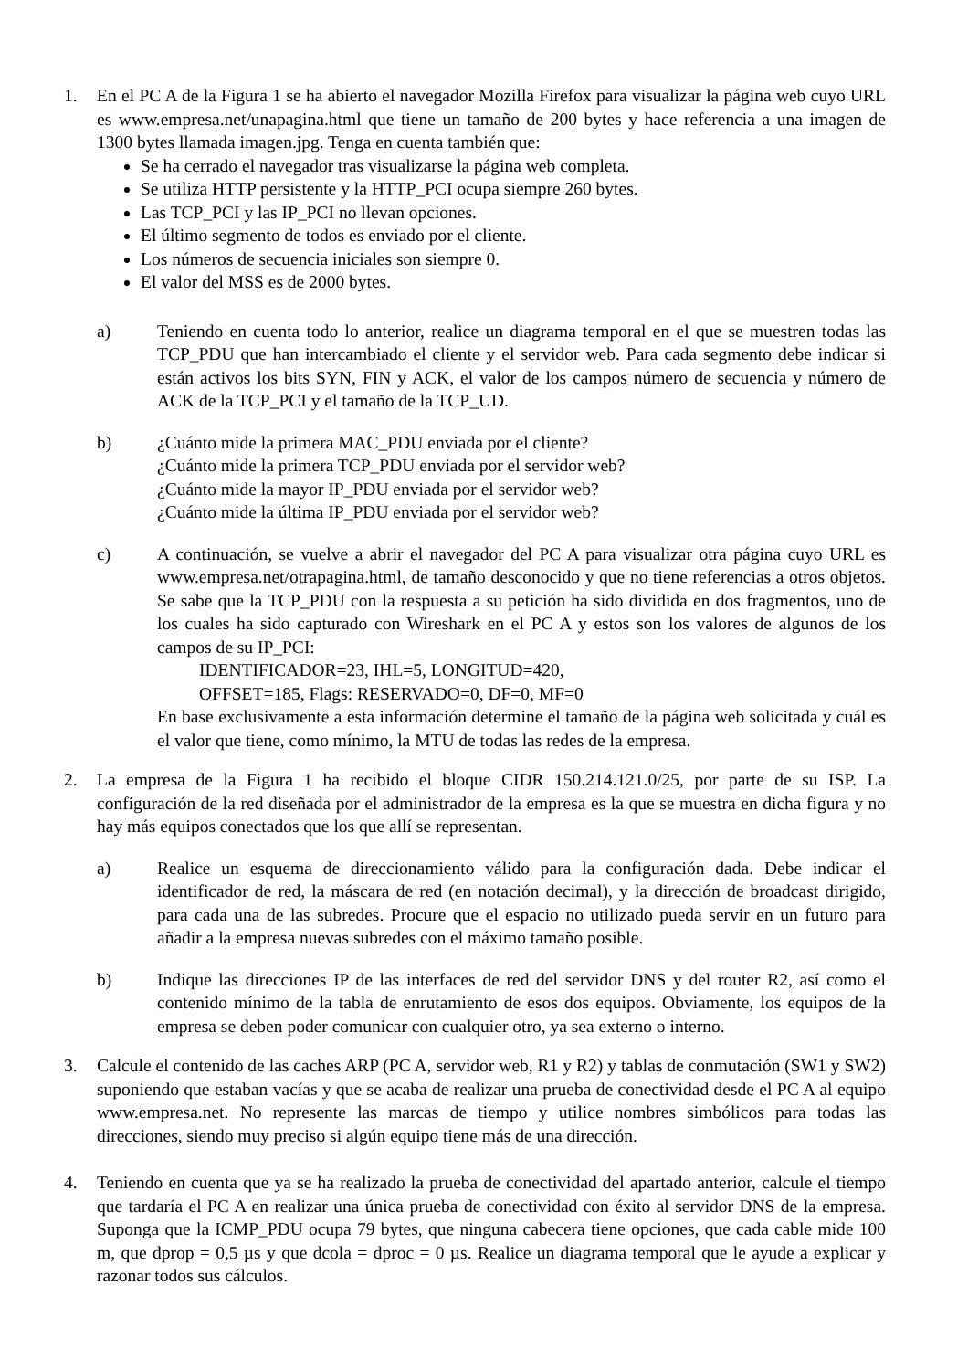1. En el PC A de la Figura 1 se ha abierto el navegador Mozilla Firefox para visualizar la página web cuyo URL es www.empresa.net/unapagina.html que tiene un tamaño de 200 bytes y hace referencia a una imagen de 1300 bytes llamada imagen.jpg. Tenga en cuenta también que:
Se ha cerrado el navegador tras visualizarse la página web completa.
Se utiliza HTTP persistente y la HTTP_PCI ocupa siempre 260 bytes.
Las TCP_PCI y las IP_PCI no llevan opciones.
El último segmento de todos es enviado por el cliente.
Los números de secuencia iniciales son siempre 0.
El valor del MSS es de 2000 bytes.
a) Teniendo en cuenta todo lo anterior, realice un diagrama temporal en el que se muestren todas las TCP_PDU que han intercambiado el cliente y el servidor web. Para cada segmento debe indicar si están activos los bits SYN, FIN y ACK, el valor de los campos número de secuencia y número de ACK de la TCP_PCI y el tamaño de la TCP_UD.
b) ¿Cuánto mide la primera MAC_PDU enviada por el cliente?
¿Cuánto mide la primera TCP_PDU enviada por el servidor web?
¿Cuánto mide la mayor IP_PDU enviada por el servidor web?
¿Cuánto mide la última IP_PDU enviada por el servidor web?
c) A continuación, se vuelve a abrir el navegador del PC A para visualizar otra página cuyo URL es www.empresa.net/otrapagina.html, de tamaño desconocido y que no tiene referencias a otros objetos. Se sabe que la TCP_PDU con la respuesta a su petición ha sido dividida en dos fragmentos, uno de los cuales ha sido capturado con Wireshark en el PC A y estos son los valores de algunos de los campos de su IP_PCI:
IDENTIFICADOR=23, IHL=5, LONGITUD=420,
OFFSET=185, Flags: RESERVADO=0, DF=0, MF=0
En base exclusivamente a esta información determine el tamaño de la página web solicitada y cuál es el valor que tiene, como mínimo, la MTU de todas las redes de la empresa.
2. La empresa de la Figura 1 ha recibido el bloque CIDR 150.214.121.0/25, por parte de su ISP. La configuración de la red diseñada por el administrador de la empresa es la que se muestra en dicha figura y no hay más equipos conectados que los que allí se representan.
a) Realice un esquema de direccionamiento válido para la configuración dada. Debe indicar el identificador de red, la máscara de red (en notación decimal), y la dirección de broadcast dirigido, para cada una de las subredes. Procure que el espacio no utilizado pueda servir en un futuro para añadir a la empresa nuevas subredes con el máximo tamaño posible.
b) Indique las direcciones IP de las interfaces de red del servidor DNS y del router R2, así como el contenido mínimo de la tabla de enrutamiento de esos dos equipos. Obviamente, los equipos de la empresa se deben poder comunicar con cualquier otro, ya sea externo o interno.
3. Calcule el contenido de las caches ARP (PC A, servidor web, R1 y R2) y tablas de conmutación (SW1 y SW2) suponiendo que estaban vacías y que se acaba de realizar una prueba de conectividad desde el PC A al equipo www.empresa.net. No represente las marcas de tiempo y utilice nombres simbólicos para todas las direcciones, siendo muy preciso si algún equipo tiene más de una dirección.
4. Teniendo en cuenta que ya se ha realizado la prueba de conectividad del apartado anterior, calcule el tiempo que tardaría el PC A en realizar una única prueba de conectividad con éxito al servidor DNS de la empresa. Suponga que la ICMP_PDU ocupa 79 bytes, que ninguna cabecera tiene opciones, que cada cable mide 100 m, que dprop = 0,5 µs y que dcola = dproc = 0 µs. Realice un diagrama temporal que le ayude a explicar y razonar todos sus cálculos.